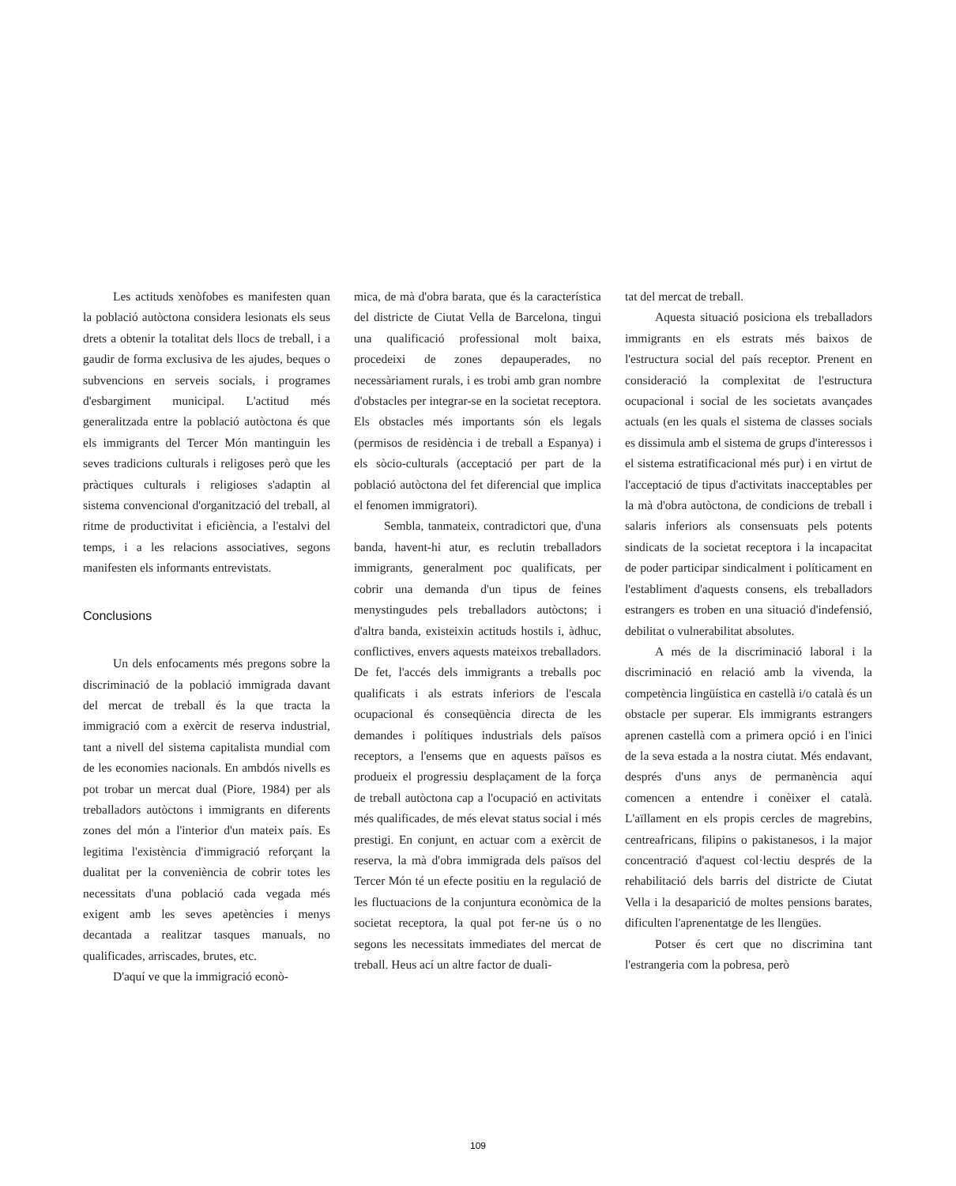Les actituds xenòfobes es manifesten quan la població autòctona considera lesionats els seus drets a obtenir la totalitat dels llocs de treball, i a gaudir de forma exclusiva de les ajudes, beques o subvencions en serveis socials, i programes d'esbargiment municipal. L'actitud més generalitzada entre la població autòctona és que els immigrants del Tercer Món mantinguin les seves tradicions culturals i religoses però que les pràctiques culturals i religioses s'adaptin al sistema convencional d'organització del treball, al ritme de productivitat i eficiència, a l'estalvi del temps, i a les relacions associatives, segons manifesten els informants entrevistats.
Conclusions
Un dels enfocaments més pregons sobre la discriminació de la població immigrada davant del mercat de treball és la que tracta la immigració com a exèrcit de reserva industrial, tant a nivell del sistema capitalista mundial com de les economies nacionals. En ambdós nivells es pot trobar un mercat dual (Piore, 1984) per als treballadors autòctons i immigrants en diferents zones del món a l'interior d'un mateix país. Es legitima l'existència d'immigració reforçant la dualitat per la conveniència de cobrir totes les necessitats d'una població cada vegada més exigent amb les seves apetències i menys decantada a realitzar tasques manuals, no qualificades, arriscades, brutes, etc.
D'aquí ve que la immigració econò-
mica, de mà d'obra barata, que és la característica del districte de Ciutat Vella de Barcelona, tingui una qualificació professional molt baixa, procedeixi de zones depauperades, no necessàriament rurals, i es trobi amb gran nombre d'obstacles per integrar-se en la societat receptora. Els obstacles més importants són els legals (permisos de residència i de treball a Espanya) i els sòcio-culturals (acceptació per part de la població autòctona del fet diferencial que implica el fenomen immigratori).
Sembla, tanmateix, contradictori que, d'una banda, havent-hi atur, es reclutin treballadors immigrants, generalment poc qualificats, per cobrir una demanda d'un tipus de feines menystingudes pels treballadors autòctons; i d'altra banda, existeixin actituds hostils i, àdhuc, conflictives, envers aquests mateixos treballadors. De fet, l'accés dels immigrants a treballs poc qualificats i als estrats inferiors de l'escala ocupacional és conseqüència directa de les demandes i polítiques industrials dels països receptors, a l'ensems que en aquests països es produeix el progressiu desplaçament de la força de treball autòctona cap a l'ocupació en activitats més qualificades, de més elevat status social i més prestigi. En conjunt, en actuar com a exèrcit de reserva, la mà d'obra immigrada dels països del Tercer Món té un efecte positiu en la regulació de les fluctuacions de la conjuntura econòmica de la societat receptora, la qual pot fer-ne ús o no segons les necessitats immediates del mercat de treball. Heus ací un altre factor de duali-
tat del mercat de treball.
Aquesta situació posiciona els treballadors immigrants en els estrats més baixos de l'estructura social del país receptor. Prenent en consideració la complexitat de l'estructura ocupacional i social de les societats avançades actuals (en les quals el sistema de classes socials es dissimula amb el sistema de grups d'interessos i el sistema estratificacional més pur) i en virtut de l'acceptació de tipus d'activitats inacceptables per la mà d'obra autòctona, de condicions de treball i salaris inferiors als consensuats pels potents sindicats de la societat receptora i la incapacitat de poder participar sindicalment i políticament en l'establiment d'aquests consens, els treballadors estrangers es troben en una situació d'indefensió, debilitat o vulnerabilitat absolutes.
A més de la discriminació laboral i la discriminació en relació amb la vivenda, la competència lingüística en castellà i/o català és un obstacle per superar. Els immigrants estrangers aprenen castellà com a primera opció i en l'inici de la seva estada a la nostra ciutat. Més endavant, després d'uns anys de permanència aquí comencen a entendre i conèixer el català. L'aïllament en els propis cercles de magrebins, centreafricans, filipins o pakistanesos, i la major concentració d'aquest col·lectiu després de la rehabilitació dels barris del districte de Ciutat Vella i la desaparició de moltes pensions barates, dificulten l'aprenentatge de les llengües.
Potser és cert que no discrimina tant l'estrangeria com la pobresa, però
109